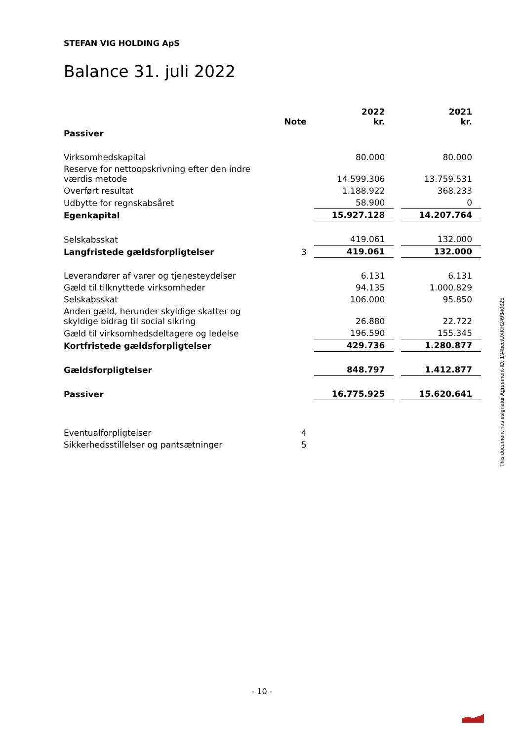STEFAN VIG HOLDING ApS
Balance 31. juli 2022
| | Note | 2022 kr. | 2021 kr. |
| --- | --- | --- | --- |
| Passiver | | | |
| Virksomhedskapital | | 80.000 | 80.000 |
| Reserve for nettoopskrivning efter den indre værdis metode | | 14.599.306 | 13.759.531 |
| Overført resultat | | 1.188.922 | 368.233 |
| Udbytte for regnskabsåret | | 58.900 | 0 |
| Egenkapital | | 15.927.128 | 14.207.764 |
| Selskabsskat | | 419.061 | 132.000 |
| Langfristede gældsforpligtelser | 3 | 419.061 | 132.000 |
| Leverandører af varer og tjenesteydelser | | 6.131 | 6.131 |
| Gæld til tilknyttede virksomheder | | 94.135 | 1.000.829 |
| Selskabsskat | | 106.000 | 95.850 |
| Anden gæld, herunder skyldige skatter og skyldige bidrag til social sikring | | 26.880 | 22.722 |
| Gæld til virksomhedsdeltagere og ledelse | | 196.590 | 155.345 |
| Kortfristede gældsforpligtelser | | 429.736 | 1.280.877 |
| Gældsforpligtelser | | 848.797 | 1.412.877 |
| Passiver | | 16.775.925 | 15.620.641 |
| Eventualforpligtelser | 4 | | |
| Sikkerhedsstillelser og pantsætninger | 5 | | |
This document has esignatur Agreement-ID: 134bcctUXKH249340625
- 10 -